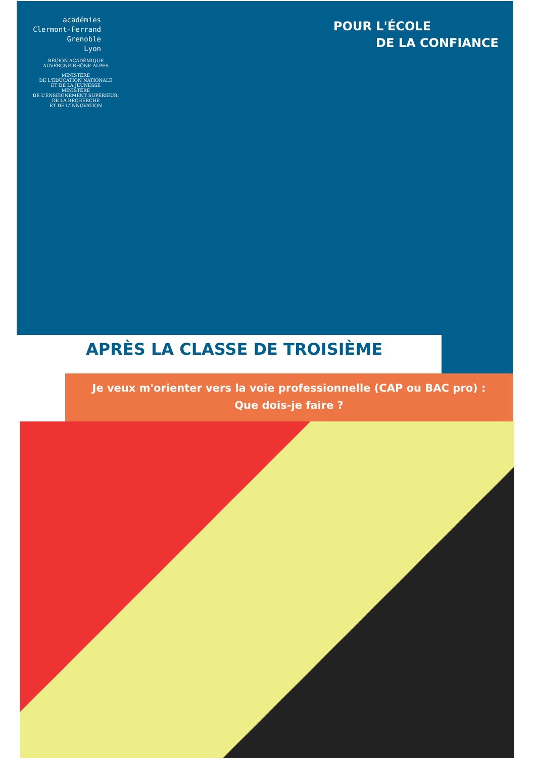académies
Clermont-Ferrand
Grenoble
Lyon
RÉGION ACADÉMIQUE
AUVERGNE-RHÔNE-ALPES
MINISTÈRE
DE L'ÉDUCATION NATIONALE
ET DE LA JEUNESSE
MINISTÈRE
DE L'ENSEIGNEMENT SUPÉRIEUR,
DE LA RECHERCHE
ET DE L'INNOVATION
POUR L'ÉCOLE
DE LA CONFIANCE
APRÈS LA CLASSE DE TROISIÈME
Je veux m'orienter vers la voie professionnelle (CAP ou BAC pro) :
Que dois-je faire ?